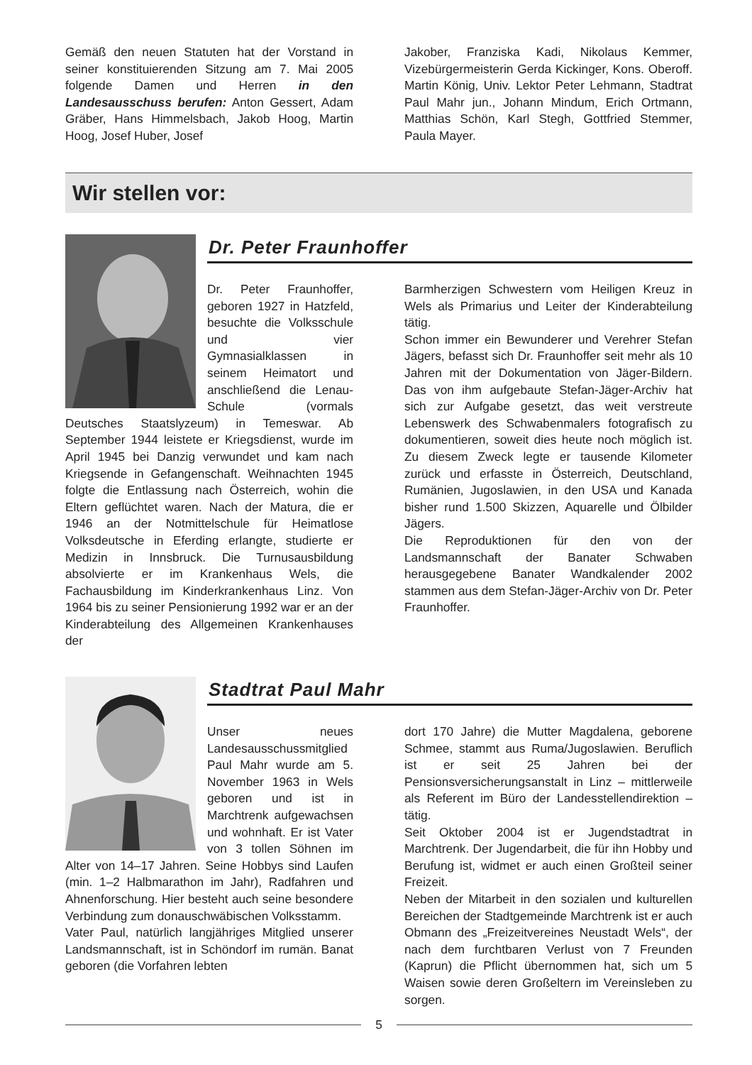Gemäß den neuen Statuten hat der Vorstand in seiner konstituierenden Sitzung am 7. Mai 2005 folgende Damen und Herren in den Landesausschuss berufen: Anton Gessert, Adam Gräber, Hans Himmelsbach, Jakob Hoog, Martin Hoog, Josef Huber, Josef
Jakober, Franziska Kadi, Nikolaus Kemmer, Vizebürgermeisterin Gerda Kickinger, Kons. Oberoff. Martin König, Univ. Lektor Peter Lehmann, Stadtrat Paul Mahr jun., Johann Mindum, Erich Ortmann, Matthias Schön, Karl Stegh, Gottfried Stemmer, Paula Mayer.
Wir stellen vor:
Dr. Peter Fraunhoffer
Dr. Peter Fraunhoffer, geboren 1927 in Hatzfeld, besuchte die Volksschule und vier Gymnasialklassen in seinem Heimatort und anschließend die Lenau-Schule (vormals Deutsches Staatslyzeum) in Temeswar. Ab September 1944 leistete er Kriegsdienst, wurde im April 1945 bei Danzig verwundet und kam nach Kriegsende in Gefangenschaft. Weihnachten 1945 folgte die Entlassung nach Österreich, wohin die Eltern geflüchtet waren. Nach der Matura, die er 1946 an der Notmittelschule für Heimatlose Volksdeutsche in Eferding erlangte, studierte er Medizin in Innsbruck. Die Turnusausbildung absolvierte er im Krankenhaus Wels, die Fachausbildung im Kinderkrankenhaus Linz. Von 1964 bis zu seiner Pensionierung 1992 war er an der Kinderabteilung des Allgemeinen Krankenhauses der
Barmherzigen Schwestern vom Heiligen Kreuz in Wels als Primarius und Leiter der Kinderabteilung tätig.
Schon immer ein Bewunderer und Verehrer Stefan Jägers, befasst sich Dr. Fraunhoffer seit mehr als 10 Jahren mit der Dokumentation von Jäger-Bildern. Das von ihm aufgebaute Stefan-Jäger-Archiv hat sich zur Aufgabe gesetzt, das weit verstreute Lebenswerk des Schwabenmalers fotografisch zu dokumentieren, soweit dies heute noch möglich ist. Zu diesem Zweck legte er tausende Kilometer zurück und erfasste in Österreich, Deutschland, Rumänien, Jugoslawien, in den USA und Kanada bisher rund 1.500 Skizzen, Aquarelle und Ölbilder Jägers.
Die Reproduktionen für den von der Landsmannschaft der Banater Schwaben herausgegebene Banater Wandkalender 2002 stammen aus dem Stefan-Jäger-Archiv von Dr. Peter Fraunhoffer.
Stadtrat Paul Mahr
Unser neues Landesausschussmitglied Paul Mahr wurde am 5. November 1963 in Wels geboren und ist in Marchtrenk aufgewachsen und wohnhaft. Er ist Vater von 3 tollen Söhnen im Alter von 14–17 Jahren. Seine Hobbys sind Laufen (min. 1–2 Halbmarathon im Jahr), Radfahren und Ahnenforschung. Hier besteht auch seine besondere Verbindung zum donauschwäbischen Volksstamm.
Vater Paul, natürlich langjähriges Mitglied unserer Landsmannschaft, ist in Schöndorf im rumän. Banat geboren (die Vorfahren lebten
dort 170 Jahre) die Mutter Magdalena, geborene Schmee, stammt aus Ruma/Jugoslawien. Beruflich ist er seit 25 Jahren bei der Pensionsversicherungsanstalt in Linz – mittlerweile als Referent im Büro der Landesstellendirektion – tätig.
Seit Oktober 2004 ist er Jugendstadtrat in Marchtrenk. Der Jugendarbeit, die für ihn Hobby und Berufung ist, widmet er auch einen Großteil seiner Freizeit.
Neben der Mitarbeit in den sozialen und kulturellen Bereichen der Stadtgemeinde Marchtrenk ist er auch Obmann des „Freizeitvereines Neustadt Wels“, der nach dem furchtbaren Verlust von 7 Freunden (Kaprun) die Pflicht übernommen hat, sich um 5 Waisen sowie deren Großeltern im Vereinsleben zu sorgen.
5